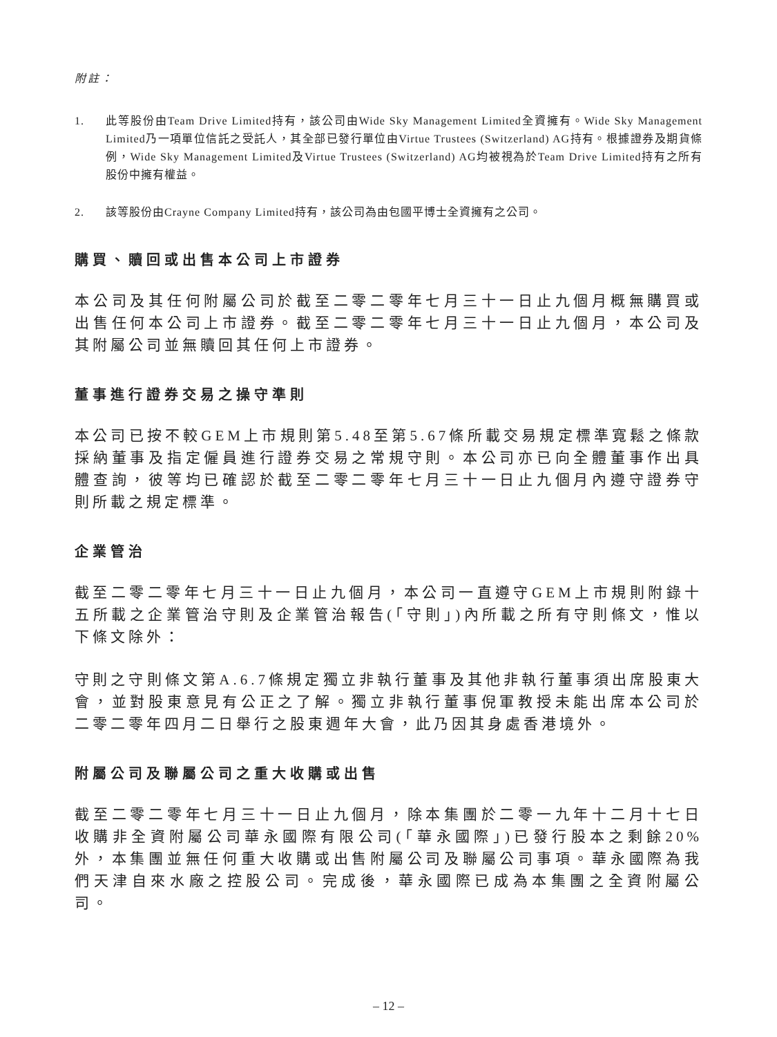附註：
1. 此等股份由Team Drive Limited持有，該公司由Wide Sky Management Limited全資擁有。Wide Sky Management Limited乃一項單位信託之受託人，其全部已發行單位由Virtue Trustees (Switzerland) AG持有。根據證券及期貨條例，Wide Sky Management Limited及Virtue Trustees (Switzerland) AG均被視為於Team Drive Limited持有之所有股份中擁有權益。
2. 該等股份由Crayne Company Limited持有，該公司為由包國平博士全資擁有之公司。
購買、贖回或出售本公司上市證券
本公司及其任何附屬公司於截至二零二零年七月三十一日止九個月概無購買或出售任何本公司上市證券。截至二零二零年七月三十一日止九個月，本公司及其附屬公司並無贖回其任何上市證券。
董事進行證券交易之操守準則
本公司已按不較GEM上市規則第5.48至第5.67條所載交易規定標準寬鬆之條款採納董事及指定僱員進行證券交易之常規守則。本公司亦已向全體董事作出具體查詢，彼等均已確認於截至二零二零年七月三十一日止九個月內遵守證券守則所載之規定標準。
企業管治
截至二零二零年七月三十一日止九個月，本公司一直遵守GEM上市規則附錄十五所載之企業管治守則及企業管治報告(「守則」)內所載之所有守則條文，惟以下條文除外：
守則之守則條文第A.6.7條規定獨立非執行董事及其他非執行董事須出席股東大會，並對股東意見有公正之了解。獨立非執行董事倪軍教授未能出席本公司於二零二零年四月二日舉行之股東週年大會，此乃因其身處香港境外。
附屬公司及聯屬公司之重大收購或出售
截至二零二零年七月三十一日止九個月，除本集團於二零一九年十二月十七日收購非全資附屬公司華永國際有限公司(「華永國際」)已發行股本之剩餘20%外，本集團並無任何重大收購或出售附屬公司及聯屬公司事項。華永國際為我們天津自來水廠之控股公司。完成後，華永國際已成為本集團之全資附屬公司。
– 12 –